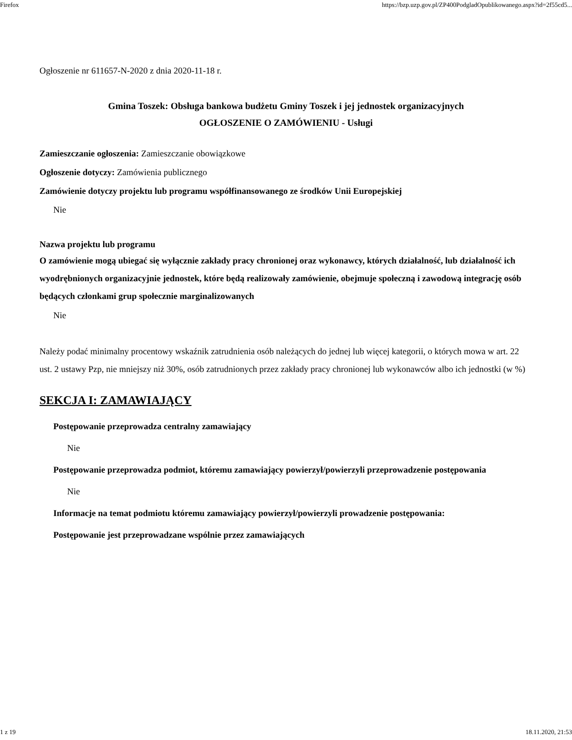Firefox https://bzp.uzp.gov.pl/ZP400PodgladOpublikowanego.aspx?id=2f55cd5...
Ogłoszenie nr 611657-N-2020 z dnia 2020-11-18 r.
Gmina Toszek: Obsługa bankowa budżetu Gminy Toszek i jej jednostek organizacyjnych
OGŁOSZENIE O ZAMÓWIENIU - Usługi
Zamieszczanie ogłoszenia: Zamieszczanie obowiązkowe
Ogłoszenie dotyczy: Zamówienia publicznego
Zamówienie dotyczy projektu lub programu współfinansowanego ze środków Unii Europejskiej
Nie
Nazwa projektu lub programu
O zamówienie mogą ubiegać się wyłącznie zakłady pracy chronionej oraz wykonawcy, których działalność, lub działalność ich wyodrębnionych organizacyjnie jednostek, które będą realizowały zamówienie, obejmuje społeczną i zawodową integrację osób będących członkami grup społecznie marginalizowanych
Nie
Należy podać minimalny procentowy wskaźnik zatrudnienia osób należących do jednej lub więcej kategorii, o których mowa w art. 22 ust. 2 ustawy Pzp, nie mniejszy niż 30%, osób zatrudnionych przez zakłady pracy chronionej lub wykonawców albo ich jednostki (w %)
SEKCJA I: ZAMAWIAJĄCY
Postępowanie przeprowadza centralny zamawiający
Nie
Postępowanie przeprowadza podmiot, któremu zamawiający powierzył/powierzyli przeprowadzenie postępowania
Nie
Informacje na temat podmiotu któremu zamawiający powierzył/powierzyli prowadzenie postępowania:
Postępowanie jest przeprowadzane wspólnie przez zamawiających
1 z 19 18.11.2020, 21:53